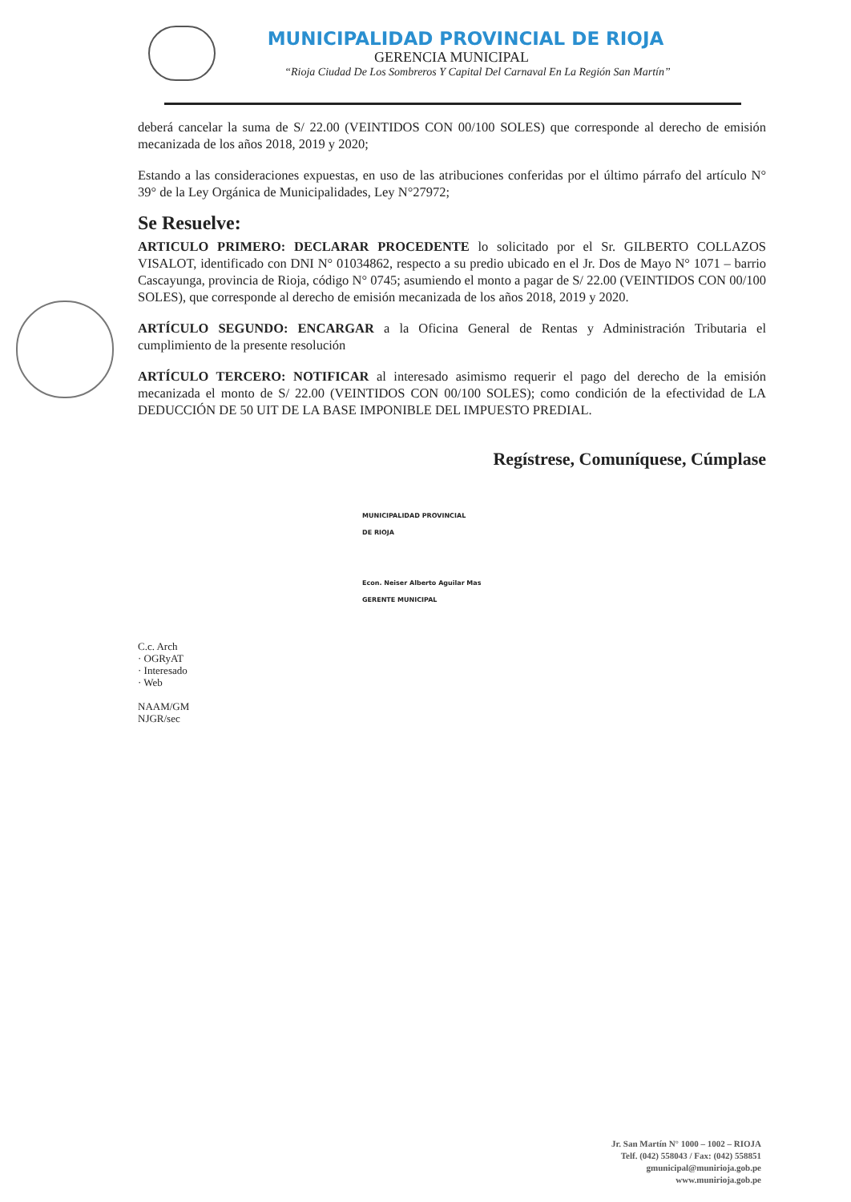MUNICIPALIDAD PROVINCIAL DE RIOJA
GERENCIA MUNICIPAL
“Rioja Ciudad De Los Sombreros Y Capital Del Carnaval En La Región San Martín”
deberá cancelar la suma de S/ 22.00 (VEINTIDOS CON 00/100 SOLES) que corresponde al derecho de emisión mecanizada de los años 2018, 2019 y 2020;
Estando a las consideraciones expuestas, en uso de las atribuciones conferidas por el último párrafo del artículo N° 39° de la Ley Orgánica de Municipalidades, Ley N°27972;
Se Resuelve:
ARTICULO PRIMERO: DECLARAR PROCEDENTE lo solicitado por el Sr. GILBERTO COLLAZOS VISALOT, identificado con DNI N° 01034862, respecto a su predio ubicado en el Jr. Dos de Mayo N° 1071 – barrio Cascayunga, provincia de Rioja, código N° 0745; asumiendo el monto a pagar de S/ 22.00 (VEINTIDOS CON 00/100 SOLES), que corresponde al derecho de emisión mecanizada de los años 2018, 2019 y 2020.
ARTÍCULO SEGUNDO: ENCARGAR a la Oficina General de Rentas y Administración Tributaria el cumplimiento de la presente resolución
ARTÍCULO TERCERO: NOTIFICAR al interesado asimismo requerir el pago del derecho de la emisión mecanizada el monto de S/ 22.00 (VEINTIDOS CON 00/100 SOLES); como condición de la efectividad de LA DEDUCCIÓN DE 50 UIT DE LA BASE IMPONIBLE DEL IMPUESTO PREDIAL.
Regístrese, Comuníquese, Cúmplase
MUNICIPALIDAD PROVINCIAL
DE RIOJA
Econ. Neiser Alberto Aguilar Mas
GERENTE MUNICIPAL
C.c. Arch
· OGRyAT
· Interesado
· Web
NAAM/GM
NJGR/sec
Jr. San Martín N° 1000 – 1002 – RIOJA
Telf. (042) 558043 / Fax: (042) 558851
gmunicipal@munirioja.gob.pe
www.munirioja.gob.pe